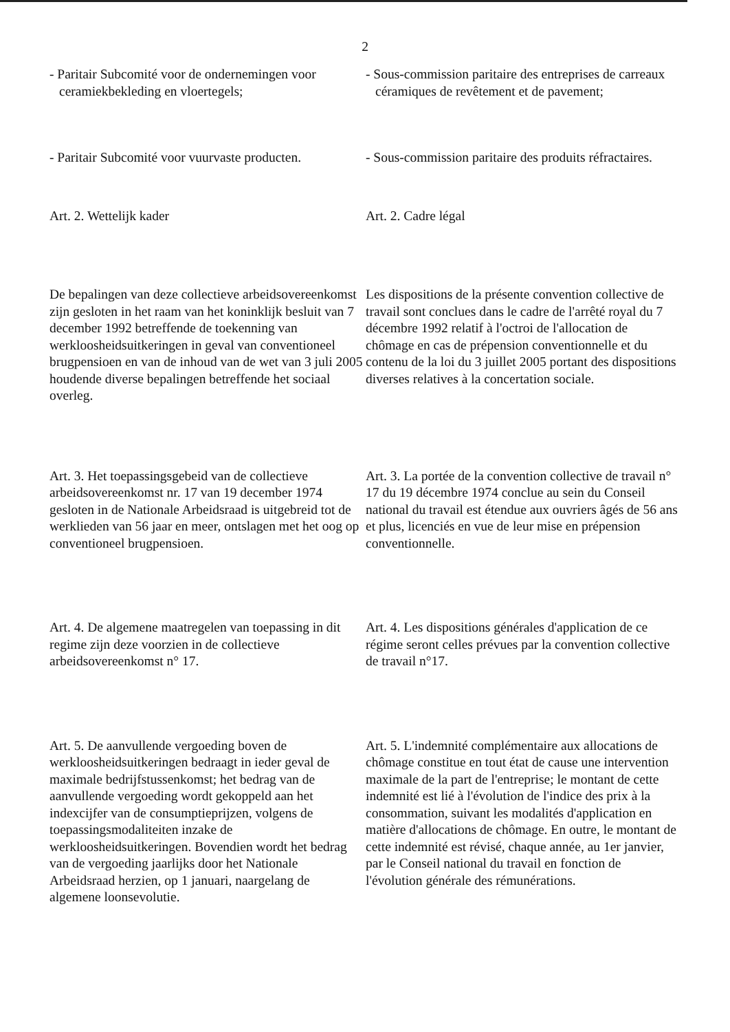2
- Paritair Subcomité voor de ondernemingen voor ceramiekbekleding en vloertegels;
- Sous-commission paritaire des entreprises de carreaux céramiques de revêtement et de pavement;
- Paritair Subcomité voor vuurvaste producten.
- Sous-commission paritaire des produits réfractaires.
Art. 2. Wettelijk kader Art. 2. Cadre légal
De bepalingen van deze collectieve arbeidsovereenkomst zijn gesloten in het raam van het koninklijk besluit van 7 december 1992 betreffende de toekenning van werkloosheidsuitkeringen in geval van conventioneel brugpensioen en van de inhoud van de wet van 3 juli 2005 houdende diverse bepalingen betreffende het sociaal overleg.
Les dispositions de la présente convention collective de travail sont conclues dans le cadre de l'arrêté royal du 7 décembre 1992 relatif à l'octroi de l'allocation de chômage en cas de prépension conventionnelle et du contenu de la loi du 3 juillet 2005 portant des dispositions diverses relatives à la concertation sociale.
Art. 3. Het toepassingsgebeid van de collectieve arbeidsovereenkomst nr. 17 van 19 december 1974 gesloten in de Nationale Arbeidsraad is uitgebreid tot de werklieden van 56 jaar en meer, ontslagen met het oog op conventioneel brugpensioen.
Art. 3. La portée de la convention collective de travail n° 17 du 19 décembre 1974 conclue au sein du Conseil national du travail est étendue aux ouvriers âgés de 56 ans et plus, licenciés en vue de leur mise en prépension conventionnelle.
Art. 4. De algemene maatregelen van toepassing in dit regime zijn deze voorzien in de collectieve arbeidsovereenkomst n° 17.
Art. 4. Les dispositions générales d'application de ce régime seront celles prévues par la convention collective de travail n°17.
Art. 5. De aanvullende vergoeding boven de werkloosheidsuitkeringen bedraagt in ieder geval de maximale bedrijfstussenkomst; het bedrag van de aanvullende vergoeding wordt gekoppeld aan het indexcijfer van de consumptieprijzen, volgens de toepassingsmodaliteiten inzake de werkloosheidsuitkeringen. Bovendien wordt het bedrag van de vergoeding jaarlijks door het Nationale Arbeidsraad herzien, op 1 januari, naargelang de algemene loonsevolutie.
Art. 5. L'indemnité complémentaire aux allocations de chômage constitue en tout état de cause une intervention maximale de la part de l'entreprise; le montant de cette indemnité est lié à l'évolution de l'indice des prix à la consommation, suivant les modalités d'application en matière d'allocations de chômage. En outre, le montant de cette indemnité est révisé, chaque année, au 1er janvier, par le Conseil national du travail en fonction de l'évolution générale des rémunérations.